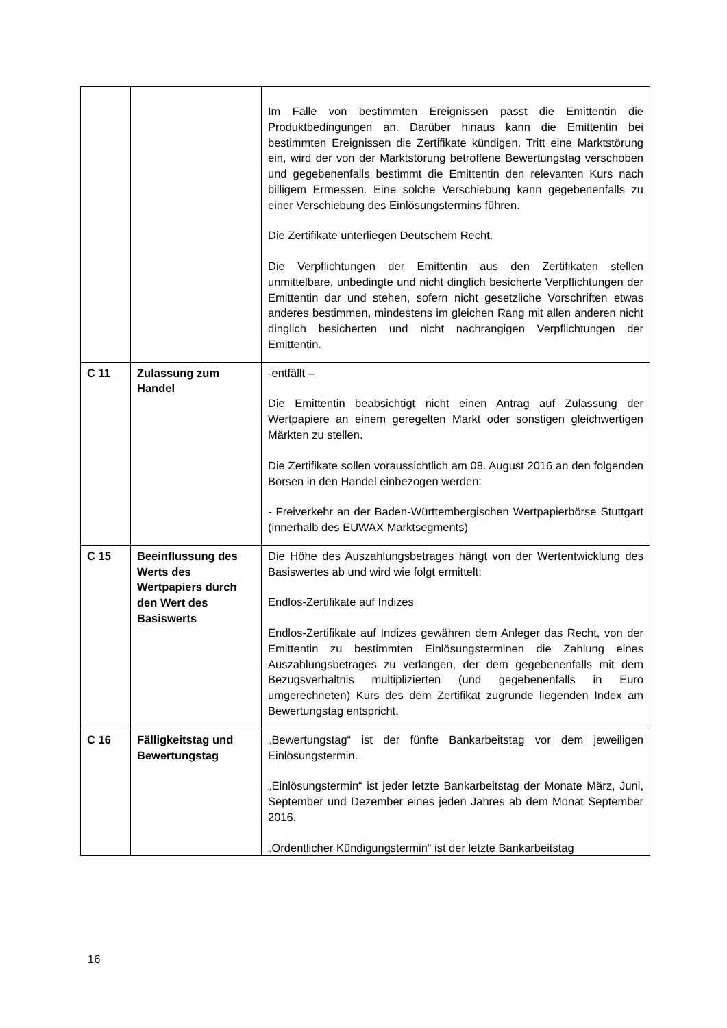| | | Im Falle von bestimmten Ereignissen passt die Emittentin die Produktbedingungen an. Darüber hinaus kann die Emittentin bei bestimmten Ereignissen die Zertifikate kündigen. Tritt eine Marktstörung ein, wird der von der Marktstörung betroffene Bewertungstag verschoben und gegebenenfalls bestimmt die Emittentin den relevanten Kurs nach billigem Ermessen. Eine solche Verschiebung kann gegebenenfalls zu einer Verschiebung des Einlösungstermins führen. Die Zertifikate unterliegen Deutschem Recht. Die Verpflichtungen der Emittentin aus den Zertifikaten stellen unmittelbare, unbedingte und nicht dinglich besicherte Verpflichtungen der Emittentin dar und stehen, sofern nicht gesetzliche Vorschriften etwas anderes bestimmen, mindestens im gleichen Rang mit allen anderen nicht dinglich besicherten und nicht nachrangigen Verpflichtungen der Emittentin. |
| C 11 | Zulassung zum Handel | -entfällt – Die Emittentin beabsichtigt nicht einen Antrag auf Zulassung der Wertpapiere an einem geregelten Markt oder sonstigen gleichwertigen Märkten zu stellen. Die Zertifikate sollen voraussichtlich am 08. August 2016 an den folgenden Börsen in den Handel einbezogen werden: - Freiverkehr an der Baden-Württembergischen Wertpapierbörse Stuttgart (innerhalb des EUWAX Marktsegments) |
| C 15 | Beeinflussung des Werts des Wertpapiers durch den Wert des Basiswerts | Die Höhe des Auszahlungsbetrages hängt von der Wertentwicklung des Basiswertes ab und wird wie folgt ermittelt: Endlos-Zertifikate auf Indizes Endlos-Zertifikate auf Indizes gewähren dem Anleger das Recht, von der Emittentin zu bestimmten Einlösungsterminen die Zahlung eines Auszahlungsbetrages zu verlangen, der dem gegebenenfalls mit dem Bezugsverhältnis multiplizierten (und gegebenenfalls in Euro umgerechneten) Kurs des dem Zertifikat zugrunde liegenden Index am Bewertungstag entspricht. |
| C 16 | Fälligkeitstag und Bewertungstag | „Bewertungstag“ ist der fünfte Bankarbeitstag vor dem jeweiligen Einlösungstermin. „Einlösungstermin“ ist jeder letzte Bankarbeitstag der Monate März, Juni, September und Dezember eines jeden Jahres ab dem Monat September 2016. „Ordentlicher Kündigungstermin“ ist der letzte Bankarbeitstag |
16